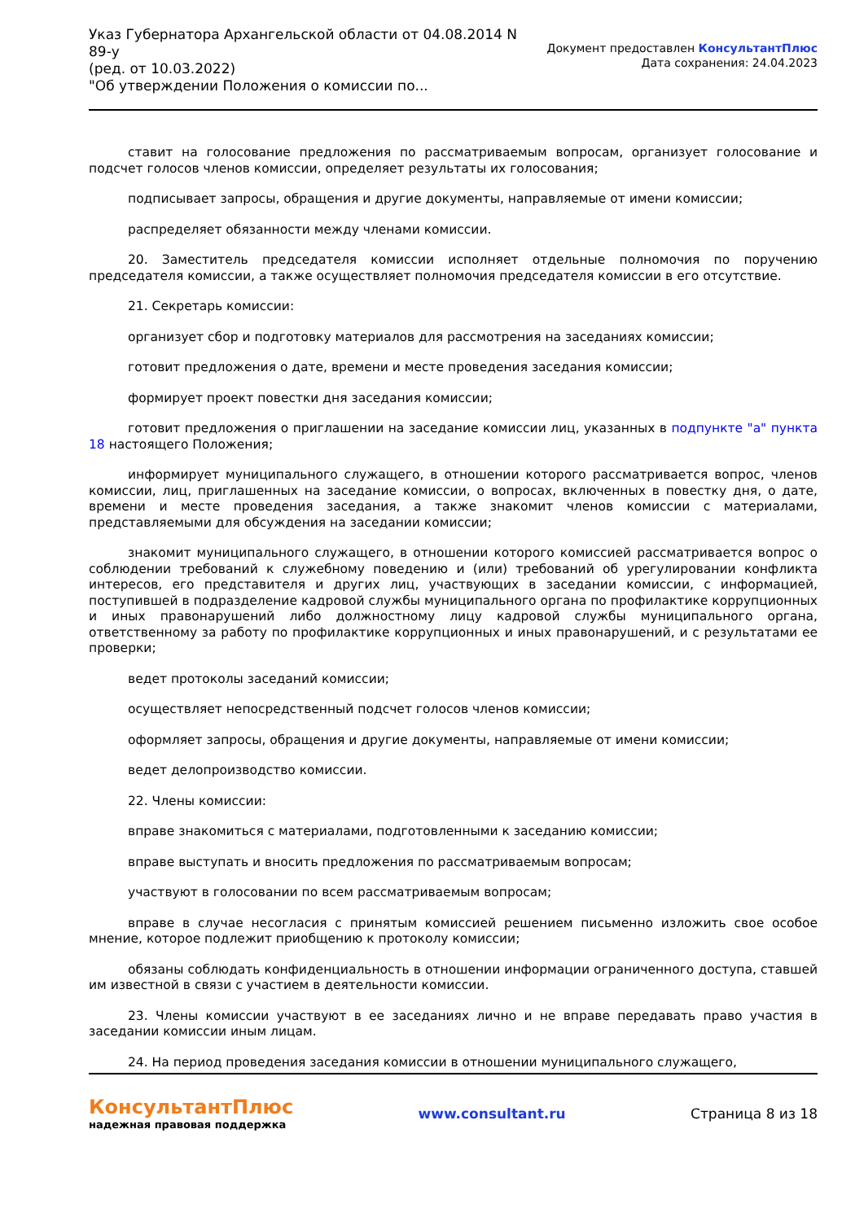Указ Губернатора Архангельской области от 04.08.2014 N
89-у
(ред. от 10.03.2022)
"Об утверждении Положения о комиссии по...
Документ предоставлен КонсультантПлюс
Дата сохранения: 24.04.2023
ставит на голосование предложения по рассматриваемым вопросам, организует голосование и подсчет голосов членов комиссии, определяет результаты их голосования;
подписывает запросы, обращения и другие документы, направляемые от имени комиссии;
распределяет обязанности между членами комиссии.
20. Заместитель председателя комиссии исполняет отдельные полномочия по поручению председателя комиссии, а также осуществляет полномочия председателя комиссии в его отсутствие.
21. Секретарь комиссии:
организует сбор и подготовку материалов для рассмотрения на заседаниях комиссии;
готовит предложения о дате, времени и месте проведения заседания комиссии;
формирует проект повестки дня заседания комиссии;
готовит предложения о приглашении на заседание комиссии лиц, указанных в подпункте "а" пункта 18 настоящего Положения;
информирует муниципального служащего, в отношении которого рассматривается вопрос, членов комиссии, лиц, приглашенных на заседание комиссии, о вопросах, включенных в повестку дня, о дате, времени и месте проведения заседания, а также знакомит членов комиссии с материалами, представляемыми для обсуждения на заседании комиссии;
знакомит муниципального служащего, в отношении которого комиссией рассматривается вопрос о соблюдении требований к служебному поведению и (или) требований об урегулировании конфликта интересов, его представителя и других лиц, участвующих в заседании комиссии, с информацией, поступившей в подразделение кадровой службы муниципального органа по профилактике коррупционных и иных правонарушений либо должностному лицу кадровой службы муниципального органа, ответственному за работу по профилактике коррупционных и иных правонарушений, и с результатами ее проверки;
ведет протоколы заседаний комиссии;
осуществляет непосредственный подсчет голосов членов комиссии;
оформляет запросы, обращения и другие документы, направляемые от имени комиссии;
ведет делопроизводство комиссии.
22. Члены комиссии:
вправе знакомиться с материалами, подготовленными к заседанию комиссии;
вправе выступать и вносить предложения по рассматриваемым вопросам;
участвуют в голосовании по всем рассматриваемым вопросам;
вправе в случае несогласия с принятым комиссией решением письменно изложить свое особое мнение, которое подлежит приобщению к протоколу комиссии;
обязаны соблюдать конфиденциальность в отношении информации ограниченного доступа, ставшей им известной в связи с участием в деятельности комиссии.
23. Члены комиссии участвуют в ее заседаниях лично и не вправе передавать право участия в заседании комиссии иным лицам.
24. На период проведения заседания комиссии в отношении муниципального служащего,
КонсультантПлюс
надежная правовая поддержка
www.consultant.ru Страница 8 из 18